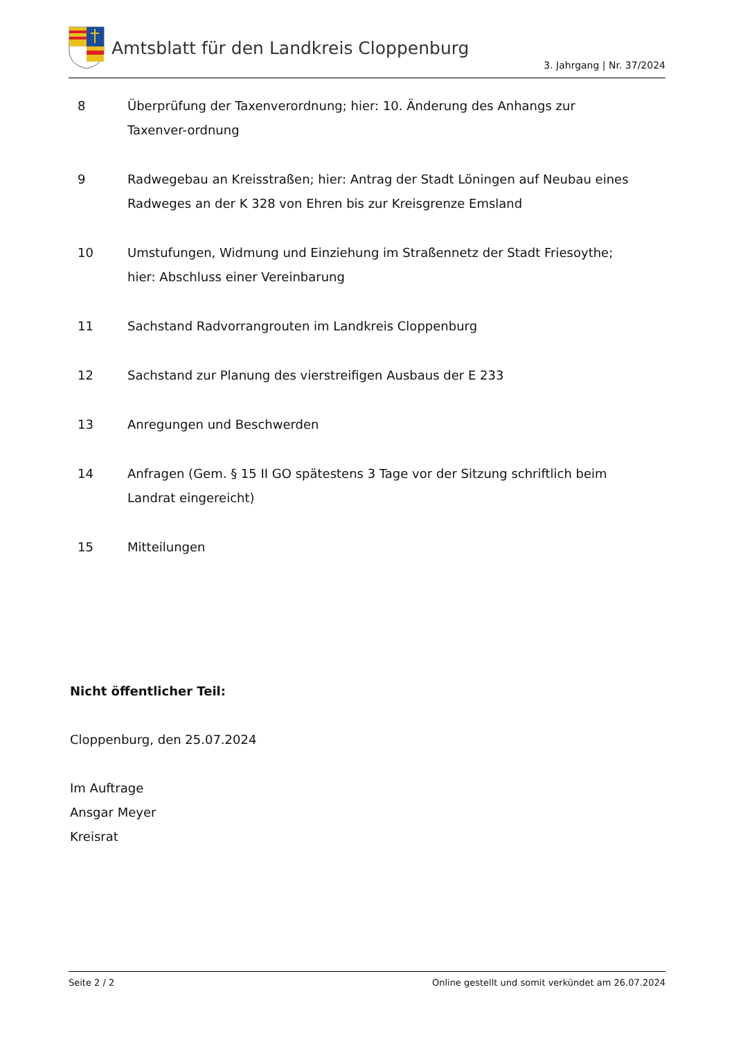Amtsblatt für den Landkreis Cloppenburg
3. Jahrgang | Nr. 37/2024
8 Überprüfung der Taxenverordnung; hier: 10. Änderung des Anhangs zur Taxenver-ordnung
9 Radwegebau an Kreisstraßen; hier: Antrag der Stadt Löningen auf Neubau eines Radweges an der K 328 von Ehren bis zur Kreisgrenze Emsland
10 Umstufungen, Widmung und Einziehung im Straßennetz der Stadt Friesoythe;
hier: Abschluss einer Vereinbarung
11 Sachstand Radvorrangrouten im Landkreis Cloppenburg
12 Sachstand zur Planung des vierstreifigen Ausbaus der E 233
13 Anregungen und Beschwerden
14 Anfragen (Gem. § 15 II GO spätestens 3 Tage vor der Sitzung schriftlich beim Landrat eingereicht)
15 Mitteilungen
Nicht öffentlicher Teil:
Cloppenburg, den 25.07.2024
Im Auftrage
Ansgar Meyer
Kreisrat
Seite 2 / 2 Online gestellt und somit verkündet am 26.07.2024